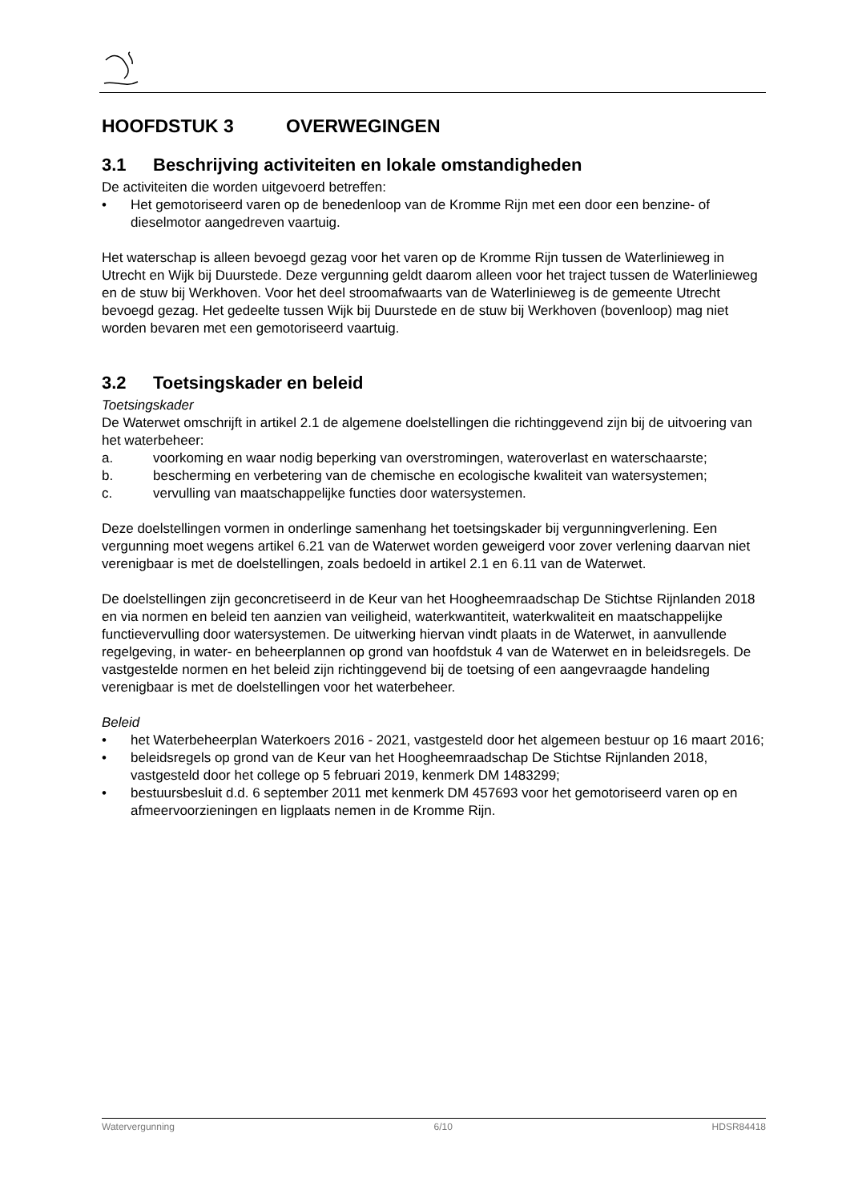HOOFDSTUK 3 OVERWEGINGEN
3.1 Beschrijving activiteiten en lokale omstandigheden
De activiteiten die worden uitgevoerd betreffen:
• Het gemotoriseerd varen op de benedenloop van de Kromme Rijn met een door een benzine- of dieselmotor aangedreven vaartuig.
Het waterschap is alleen bevoegd gezag voor het varen op de Kromme Rijn tussen de Waterlinieweg in Utrecht en Wijk bij Duurstede. Deze vergunning geldt daarom alleen voor het traject tussen de Waterlinieweg en de stuw bij Werkhoven. Voor het deel stroomafwaarts van de Waterlinieweg is de gemeente Utrecht bevoegd gezag. Het gedeelte tussen Wijk bij Duurstede en de stuw bij Werkhoven (bovenloop) mag niet worden bevaren met een gemotoriseerd vaartuig.
3.2 Toetsingskader en beleid
Toetsingskader
De Waterwet omschrijft in artikel 2.1 de algemene doelstellingen die richtinggevend zijn bij de uitvoering van het waterbeheer:
a. voorkoming en waar nodig beperking van overstromingen, wateroverlast en waterschaarste;
b. bescherming en verbetering van de chemische en ecologische kwaliteit van watersystemen;
c. vervulling van maatschappelijke functies door watersystemen.
Deze doelstellingen vormen in onderlinge samenhang het toetsingskader bij vergunningverlening. Een vergunning moet wegens artikel 6.21 van de Waterwet worden geweigerd voor zover verlening daarvan niet verenigbaar is met de doelstellingen, zoals bedoeld in artikel 2.1 en 6.11 van de Waterwet.
De doelstellingen zijn geconcretiseerd in de Keur van het Hoogheemraadschap De Stichtse Rijnlanden 2018 en via normen en beleid ten aanzien van veiligheid, waterkwantiteit, waterkwaliteit en maatschappelijke functievervulling door watersystemen. De uitwerking hiervan vindt plaats in de Waterwet, in aanvullende regelgeving, in water- en beheerplannen op grond van hoofdstuk 4 van de Waterwet en in beleidsregels. De vastgestelde normen en het beleid zijn richtinggevend bij de toetsing of een aangevraagde handeling verenigbaar is met de doelstellingen voor het waterbeheer.
Beleid
• het Waterbeheerplan Waterkoers 2016 - 2021, vastgesteld door het algemeen bestuur op 16 maart 2016;
• beleidsregels op grond van de Keur van het Hoogheemraadschap De Stichtse Rijnlanden 2018, vastgesteld door het college op 5 februari 2019, kenmerk DM 1483299;
• bestuursbesluit d.d. 6 september 2011 met kenmerk DM 457693 voor het gemotoriseerd varen op en afmeervoorzieningen en ligplaats nemen in de Kromme Rijn.
Watervergunning 6/10 HDSR84418